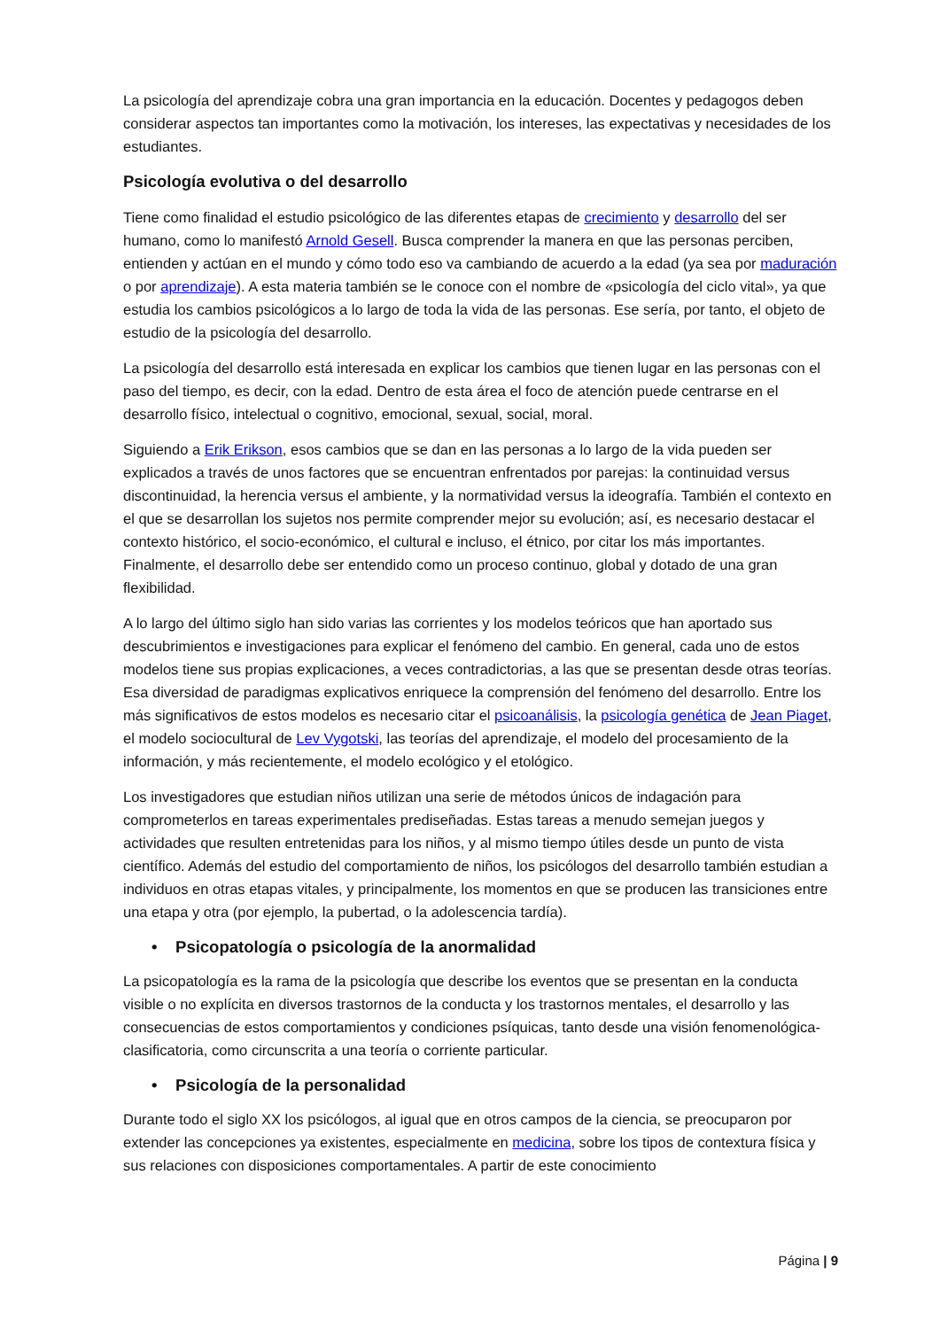La psicología del aprendizaje cobra una gran importancia en la educación. Docentes y pedagogos deben considerar aspectos tan importantes como la motivación, los intereses, las expectativas y necesidades de los estudiantes.
Psicología evolutiva o del desarrollo
Tiene como finalidad el estudio psicológico de las diferentes etapas de crecimiento y desarrollo del ser humano, como lo manifestó Arnold Gesell. Busca comprender la manera en que las personas perciben, entienden y actúan en el mundo y cómo todo eso va cambiando de acuerdo a la edad (ya sea por maduración o por aprendizaje). A esta materia también se le conoce con el nombre de «psicología del ciclo vital», ya que estudia los cambios psicológicos a lo largo de toda la vida de las personas. Ese sería, por tanto, el objeto de estudio de la psicología del desarrollo.
La psicología del desarrollo está interesada en explicar los cambios que tienen lugar en las personas con el paso del tiempo, es decir, con la edad. Dentro de esta área el foco de atención puede centrarse en el desarrollo físico, intelectual o cognitivo, emocional, sexual, social, moral.
Siguiendo a Erik Erikson, esos cambios que se dan en las personas a lo largo de la vida pueden ser explicados a través de unos factores que se encuentran enfrentados por parejas: la continuidad versus discontinuidad, la herencia versus el ambiente, y la normatividad versus la ideografía. También el contexto en el que se desarrollan los sujetos nos permite comprender mejor su evolución; así, es necesario destacar el contexto histórico, el socio-económico, el cultural e incluso, el étnico, por citar los más importantes. Finalmente, el desarrollo debe ser entendido como un proceso continuo, global y dotado de una gran flexibilidad.
A lo largo del último siglo han sido varias las corrientes y los modelos teóricos que han aportado sus descubrimientos e investigaciones para explicar el fenómeno del cambio. En general, cada uno de estos modelos tiene sus propias explicaciones, a veces contradictorias, a las que se presentan desde otras teorías. Esa diversidad de paradigmas explicativos enriquece la comprensión del fenómeno del desarrollo. Entre los más significativos de estos modelos es necesario citar el psicoanálisis, la psicología genética de Jean Piaget, el modelo sociocultural de Lev Vygotski, las teorías del aprendizaje, el modelo del procesamiento de la información, y más recientemente, el modelo ecológico y el etológico.
Los investigadores que estudian niños utilizan una serie de métodos únicos de indagación para comprometerlos en tareas experimentales prediseñadas. Estas tareas a menudo semejan juegos y actividades que resulten entretenidas para los niños, y al mismo tiempo útiles desde un punto de vista científico. Además del estudio del comportamiento de niños, los psicólogos del desarrollo también estudian a individuos en otras etapas vitales, y principalmente, los momentos en que se producen las transiciones entre una etapa y otra (por ejemplo, la pubertad, o la adolescencia tardía).
• Psicopatología o psicología de la anormalidad
La psicopatología es la rama de la psicología que describe los eventos que se presentan en la conducta visible o no explícita en diversos trastornos de la conducta y los trastornos mentales, el desarrollo y las consecuencias de estos comportamientos y condiciones psíquicas, tanto desde una visión fenomenológica-clasificatoria, como circunscrita a una teoría o corriente particular.
• Psicología de la personalidad
Durante todo el siglo XX los psicólogos, al igual que en otros campos de la ciencia, se preocuparon por extender las concepciones ya existentes, especialmente en medicina, sobre los tipos de contextura física y sus relaciones con disposiciones comportamentales. A partir de este conocimiento
Página | 9